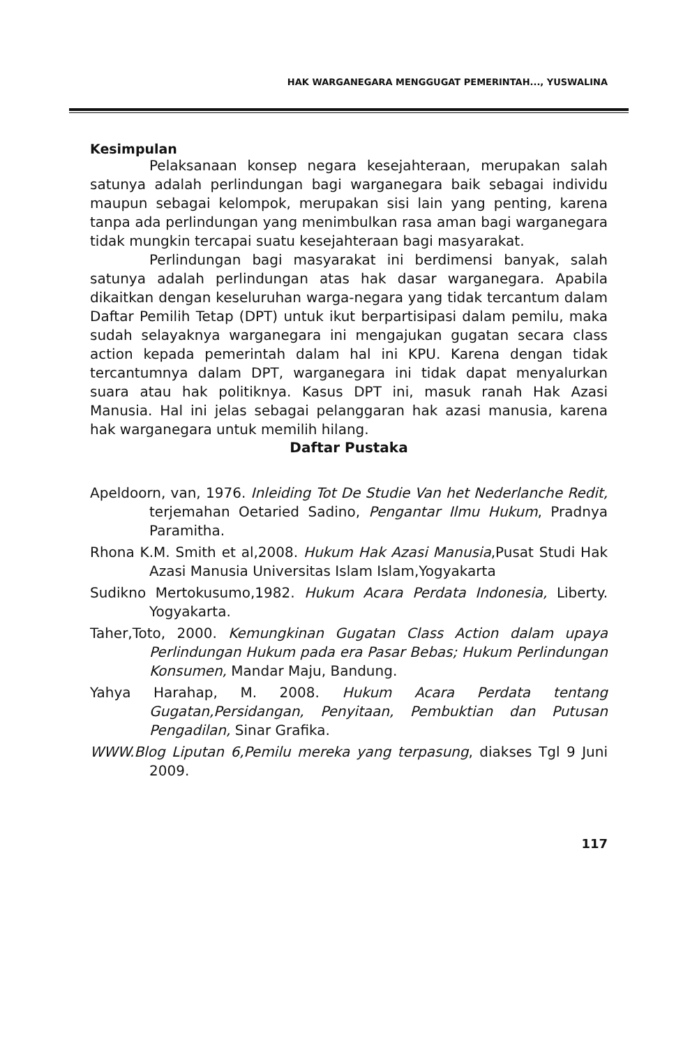HAK WARGANEGARA MENGGUGAT PEMERINTAH..., YUSWALINA
Kesimpulan
Pelaksanaan konsep negara kesejahteraan, merupakan salah satunya adalah perlindungan bagi warganegara baik sebagai individu maupun sebagai kelompok, merupakan sisi lain yang penting, karena tanpa ada perlindungan yang menimbulkan rasa aman bagi warganegara tidak mungkin tercapai suatu kesejahteraan bagi masyarakat.
Perlindungan bagi masyarakat ini berdimensi banyak, salah satunya adalah perlindungan atas hak dasar warganegara. Apabila dikaitkan dengan keseluruhan warga-negara yang tidak tercantum dalam Daftar Pemilih Tetap (DPT) untuk ikut berpartisipasi dalam pemilu, maka sudah selayaknya warganegara ini mengajukan gugatan secara class action kepada pemerintah dalam hal ini KPU. Karena dengan tidak tercantumnya dalam DPT, warganegara ini tidak dapat menyalurkan suara atau hak politiknya. Kasus DPT ini, masuk ranah Hak Azasi Manusia. Hal ini jelas sebagai pelanggaran hak azasi manusia, karena hak warganegara untuk memilih hilang.
Daftar Pustaka
Apeldoorn, van, 1976. Inleiding Tot De Studie Van het Nederlanche Redit, terjemahan Oetaried Sadino, Pengantar Ilmu Hukum, Pradnya Paramitha.
Rhona K.M. Smith et al,2008. Hukum Hak Azasi Manusia,Pusat Studi Hak Azasi Manusia Universitas Islam Islam,Yogyakarta
Sudikno Mertokusumo,1982. Hukum Acara Perdata Indonesia, Liberty. Yogyakarta.
Taher,Toto, 2000. Kemungkinan Gugatan Class Action dalam upaya Perlindungan Hukum pada era Pasar Bebas; Hukum Perlindungan Konsumen, Mandar Maju, Bandung.
Yahya Harahap, M. 2008. Hukum Acara Perdata tentang Gugatan,Persidangan, Penyitaan, Pembuktian dan Putusan Pengadilan, Sinar Grafika.
WWW.Blog Liputan 6,Pemilu mereka yang terpasung, diakses Tgl 9 Juni 2009.
117